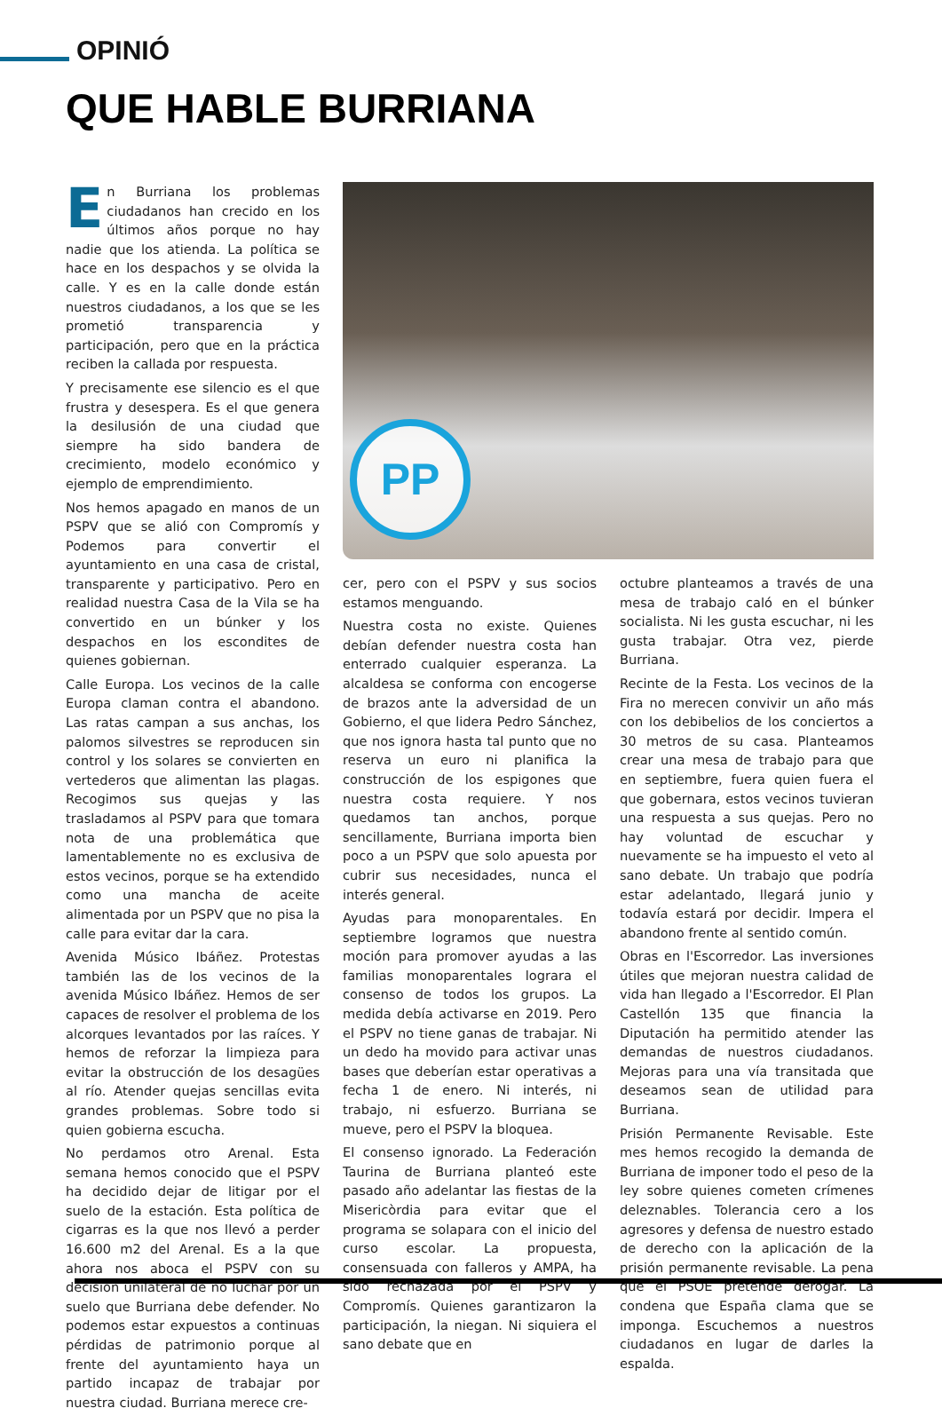OPINIÓ
QUE HABLE BURRIANA
En Burriana los problemas ciudadanos han crecido en los últimos años porque no hay nadie que los atienda. La política se hace en los despachos y se olvida la calle. Y es en la calle donde están nuestros ciudadanos, a los que se les prometió transparencia y participación, pero que en la práctica reciben la callada por respuesta.
Y precisamente ese silencio es el que frustra y desespera. Es el que genera la desilusión de una ciudad que siempre ha sido bandera de crecimiento, modelo económico y ejemplo de emprendimiento.
Nos hemos apagado en manos de un PSPV que se alió con Compromís y Podemos para convertir el ayuntamiento en una casa de cristal, transparente y participativo. Pero en realidad nuestra Casa de la Vila se ha convertido en un búnker y los despachos en los escondites de quienes gobiernan.
Calle Europa. Los vecinos de la calle Europa claman contra el abandono. Las ratas campan a sus anchas, los palomos silvestres se reproducen sin control y los solares se convierten en vertederos que alimentan las plagas. Recogimos sus quejas y las trasladamos al PSPV para que tomara nota de una problemática que lamentablemente no es exclusiva de estos vecinos, porque se ha extendido como una mancha de aceite alimentada por un PSPV que no pisa la calle para evitar dar la cara.
Avenida Músico Ibáñez. Protestas también las de los vecinos de la avenida Músico Ibáñez. Hemos de ser capaces de resolver el problema de los alcorques levantados por las raíces. Y hemos de reforzar la limpieza para evitar la obstrucción de los desagües al río. Atender quejas sencillas evita grandes problemas. Sobre todo si quien gobierna escucha.
No perdamos otro Arenal. Esta semana hemos conocido que el PSPV ha decidido dejar de litigar por el suelo de la estación. Esta política de cigarras es la que nos llevó a perder 16.600 m2 del Arenal. Es a la que ahora nos aboca el PSPV con su decisión unilateral de no luchar por un suelo que Burriana debe defender. No podemos estar expuestos a continuas pérdidas de patrimonio porque al frente del ayuntamiento haya un partido incapaz de trabajar por nuestra ciudad. Burriana merece cre-
PP
cer, pero con el PSPV y sus socios estamos menguando.
Nuestra costa no existe. Quienes debían defender nuestra costa han enterrado cualquier esperanza. La alcaldesa se conforma con encogerse de brazos ante la adversidad de un Gobierno, el que lidera Pedro Sánchez, que nos ignora hasta tal punto que no reserva un euro ni planifica la construcción de los espigones que nuestra costa requiere. Y nos quedamos tan anchos, porque sencillamente, Burriana importa bien poco a un PSPV que solo apuesta por cubrir sus necesidades, nunca el interés general.
Ayudas para monoparentales. En septiembre logramos que nuestra moción para promover ayudas a las familias monoparentales lograra el consenso de todos los grupos. La medida debía activarse en 2019. Pero el PSPV no tiene ganas de trabajar. Ni un dedo ha movido para activar unas bases que deberían estar operativas a fecha 1 de enero. Ni interés, ni trabajo, ni esfuerzo. Burriana se mueve, pero el PSPV la bloquea.
El consenso ignorado. La Federación Taurina de Burriana planteó este pasado año adelantar las fiestas de la Misericòrdia para evitar que el programa se solapara con el inicio del curso escolar. La propuesta, consensuada con falleros y AMPA, ha sido rechazada por el PSPV y Compromís. Quienes garantizaron la participación, la niegan. Ni siquiera el sano debate que en
octubre planteamos a través de una mesa de trabajo caló en el búnker socialista. Ni les gusta escuchar, ni les gusta trabajar. Otra vez, pierde Burriana.
Recinte de la Festa. Los vecinos de la Fira no merecen convivir un año más con los debibelios de los conciertos a 30 metros de su casa. Planteamos crear una mesa de trabajo para que en septiembre, fuera quien fuera el que gobernara, estos vecinos tuvieran una respuesta a sus quejas. Pero no hay voluntad de escuchar y nuevamente se ha impuesto el veto al sano debate. Un trabajo que podría estar adelantado, llegará junio y todavía estará por decidir. Impera el abandono frente al sentido común.
Obras en l'Escorredor. Las inversiones útiles que mejoran nuestra calidad de vida han llegado a l'Escorredor. El Plan Castellón 135 que financia la Diputación ha permitido atender las demandas de nuestros ciudadanos. Mejoras para una vía transitada que deseamos sean de utilidad para Burriana.
Prisión Permanente Revisable. Este mes hemos recogido la demanda de Burriana de imponer todo el peso de la ley sobre quienes cometen crímenes deleznables. Tolerancia cero a los agresores y defensa de nuestro estado de derecho con la aplicación de la prisión permanente revisable. La pena que el PSOE pretende derogar. La condena que España clama que se imponga. Escuchemos a nuestros ciudadanos en lugar de darles la espalda.